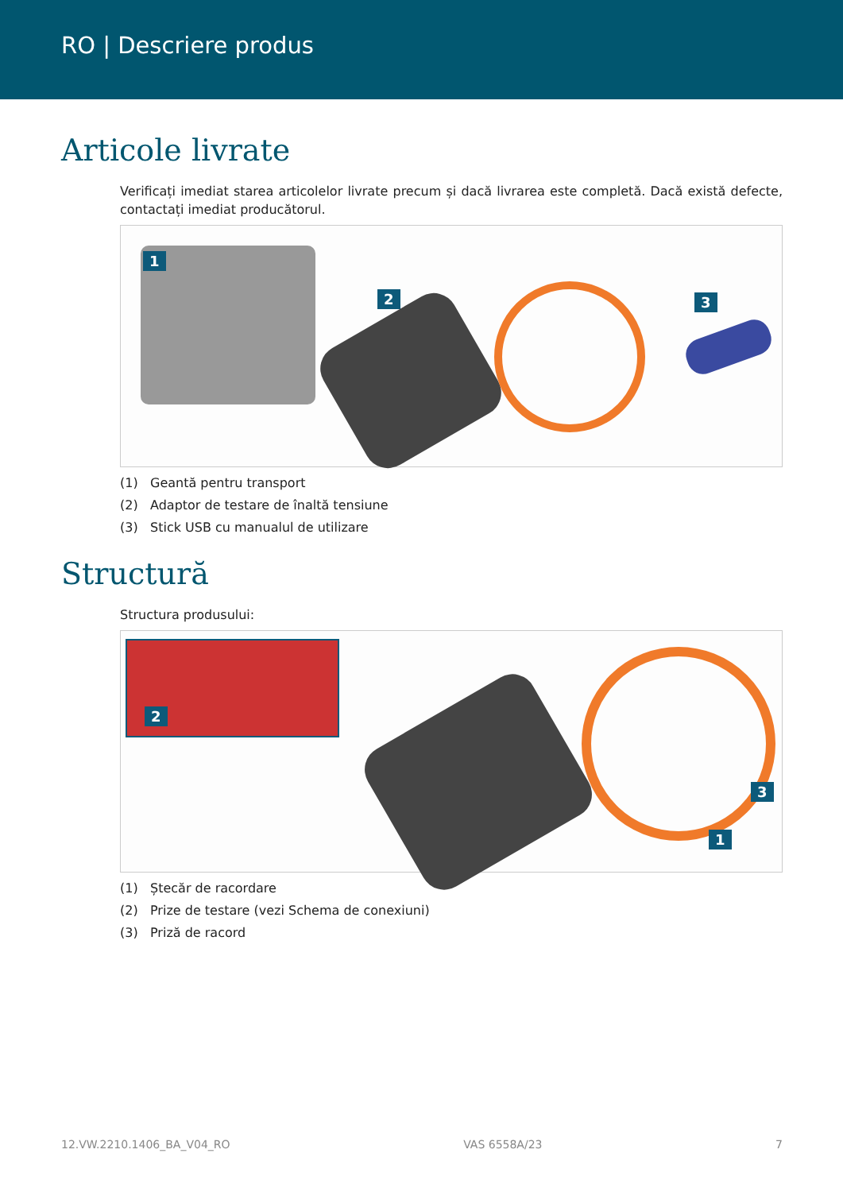RO | Descriere produs
Articole livrate
Verificați imediat starea articolelor livrate precum și dacă livrarea este completă. Dacă există defecte, contactați imediat producătorul.
1
2 3
(1) Geantă pentru transport
(2) Adaptor de testare de înaltă tensiune
(3) Stick USB cu manualul de utilizare
Structură
Structura produsului:
2
3
1
(1) Ștecăr de racordare
(2) Prize de testare (vezi Schema de conexiuni)
(3) Priză de racord
12.VW.2210.1406_BA_V04_RO VAS 6558A/23 7